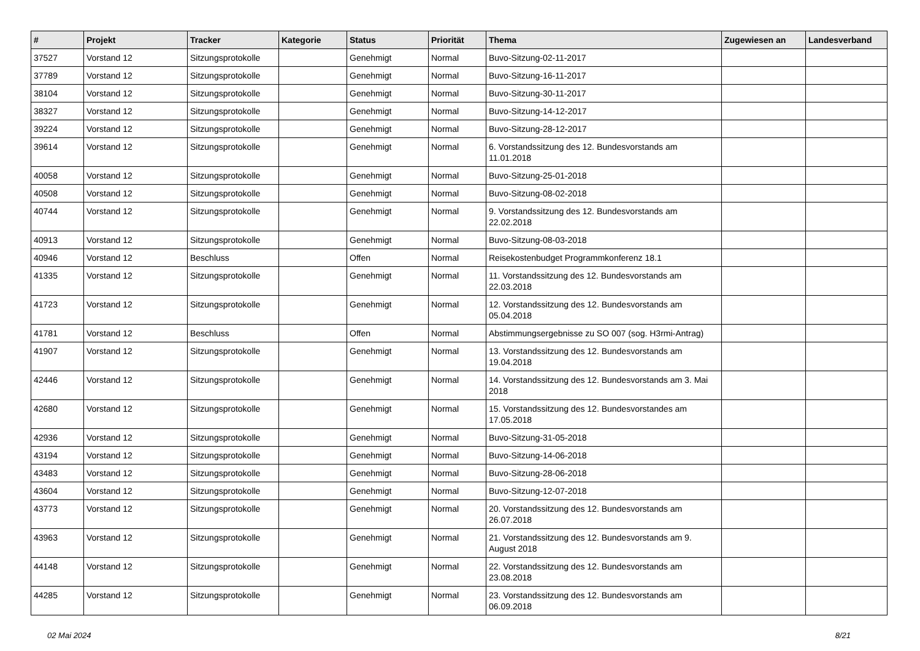| # | Projekt | Tracker | Kategorie | Status | Priorität | Thema | Zugewiesen an | Landesverband |
| --- | --- | --- | --- | --- | --- | --- | --- | --- |
| 37527 | Vorstand 12 | Sitzungsprotokolle | | Genehmigt | Normal | Buvo-Sitzung-02-11-2017 | | |
| 37789 | Vorstand 12 | Sitzungsprotokolle | | Genehmigt | Normal | Buvo-Sitzung-16-11-2017 | | |
| 38104 | Vorstand 12 | Sitzungsprotokolle | | Genehmigt | Normal | Buvo-Sitzung-30-11-2017 | | |
| 38327 | Vorstand 12 | Sitzungsprotokolle | | Genehmigt | Normal | Buvo-Sitzung-14-12-2017 | | |
| 39224 | Vorstand 12 | Sitzungsprotokolle | | Genehmigt | Normal | Buvo-Sitzung-28-12-2017 | | |
| 39614 | Vorstand 12 | Sitzungsprotokolle | | Genehmigt | Normal | 6. Vorstandssitzung des 12. Bundesvorstands am 11.01.2018 | | |
| 40058 | Vorstand 12 | Sitzungsprotokolle | | Genehmigt | Normal | Buvo-Sitzung-25-01-2018 | | |
| 40508 | Vorstand 12 | Sitzungsprotokolle | | Genehmigt | Normal | Buvo-Sitzung-08-02-2018 | | |
| 40744 | Vorstand 12 | Sitzungsprotokolle | | Genehmigt | Normal | 9. Vorstandssitzung des 12. Bundesvorstands am 22.02.2018 | | |
| 40913 | Vorstand 12 | Sitzungsprotokolle | | Genehmigt | Normal | Buvo-Sitzung-08-03-2018 | | |
| 40946 | Vorstand 12 | Beschluss | | Offen | Normal | Reisekostenbudget Programmkonferenz 18.1 | | |
| 41335 | Vorstand 12 | Sitzungsprotokolle | | Genehmigt | Normal | 11. Vorstandssitzung des 12. Bundesvorstands am 22.03.2018 | | |
| 41723 | Vorstand 12 | Sitzungsprotokolle | | Genehmigt | Normal | 12. Vorstandssitzung des 12. Bundesvorstands am 05.04.2018 | | |
| 41781 | Vorstand 12 | Beschluss | | Offen | Normal | Abstimmungsergebnisse zu SO 007 (sog. H3rmi-Antrag) | | |
| 41907 | Vorstand 12 | Sitzungsprotokolle | | Genehmigt | Normal | 13. Vorstandssitzung des 12. Bundesvorstands am 19.04.2018 | | |
| 42446 | Vorstand 12 | Sitzungsprotokolle | | Genehmigt | Normal | 14. Vorstandssitzung des 12. Bundesvorstands am 3. Mai 2018 | | |
| 42680 | Vorstand 12 | Sitzungsprotokolle | | Genehmigt | Normal | 15. Vorstandssitzung des 12. Bundesvorstandes am 17.05.2018 | | |
| 42936 | Vorstand 12 | Sitzungsprotokolle | | Genehmigt | Normal | Buvo-Sitzung-31-05-2018 | | |
| 43194 | Vorstand 12 | Sitzungsprotokolle | | Genehmigt | Normal | Buvo-Sitzung-14-06-2018 | | |
| 43483 | Vorstand 12 | Sitzungsprotokolle | | Genehmigt | Normal | Buvo-Sitzung-28-06-2018 | | |
| 43604 | Vorstand 12 | Sitzungsprotokolle | | Genehmigt | Normal | Buvo-Sitzung-12-07-2018 | | |
| 43773 | Vorstand 12 | Sitzungsprotokolle | | Genehmigt | Normal | 20. Vorstandssitzung des 12. Bundesvorstands am 26.07.2018 | | |
| 43963 | Vorstand 12 | Sitzungsprotokolle | | Genehmigt | Normal | 21. Vorstandssitzung des 12. Bundesvorstands am 9. August 2018 | | |
| 44148 | Vorstand 12 | Sitzungsprotokolle | | Genehmigt | Normal | 22. Vorstandssitzung des 12. Bundesvorstands am 23.08.2018 | | |
| 44285 | Vorstand 12 | Sitzungsprotokolle | | Genehmigt | Normal | 23. Vorstandssitzung des 12. Bundesvorstands am 06.09.2018 | | |
02 Mai 2024 8/21